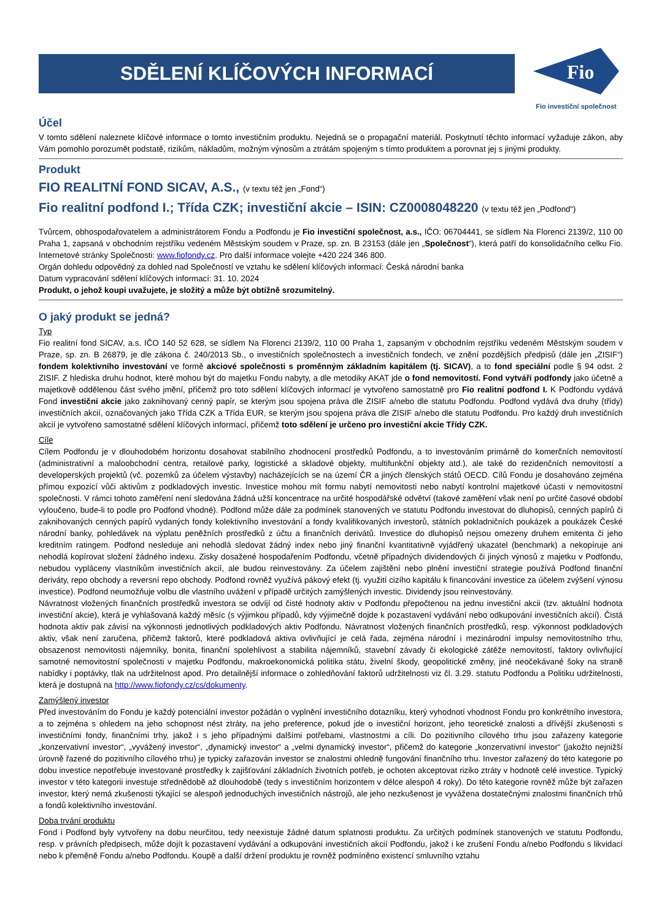SDĚLENÍ KLÍČOVÝCH INFORMACÍ
Fio
Fio investiční společnost
Účel
V tomto sdělení naleznete klíčové informace o tomto investičním produktu. Nejedná se o propagační materiál. Poskytnutí těchto informací vyžaduje zákon, aby Vám pomohlo porozumět podstatě, rizikům, nákladům, možným výnosům a ztrátám spojeným s tímto produktem a porovnat jej s jinými produkty.
Produkt
FIO REALITNÍ FOND SICAV, A.S., (v textu též jen „Fond“)
Fio realitní podfond I.; Třída CZK; investiční akcie – ISIN: CZ0008048220 (v textu též jen „Podfond“)
Tvůrcem, obhospodařovatelem a administrátorem Fondu a Podfondu je Fio investiční společnost, a.s., IČO: 06704441, se sídlem Na Florenci 2139/2, 110 00 Praha 1, zapsaná v obchodním rejstříku vedeném Městským soudem v Praze, sp. zn. B 23153 (dále jen „Společnost“), která patří do konsolidačního celku Fio. Internetové stránky Společnosti: www.fiofondy.cz. Pro další informace volejte +420 224 346 800.
Orgán dohledu odpovědný za dohled nad Společností ve vztahu ke sdělení klíčových informací: Česká národní banka
Datum vypracování sdělení klíčových informací: 31. 10. 2024
Produkt, o jehož koupi uvažujete, je složitý a může být obtížně srozumitelný.
O jaký produkt se jedná?
Typ
Fio realitní fond SICAV, a.s. IČO 140 52 628, se sídlem Na Florenci 2139/2, 110 00 Praha 1, zapsaným v obchodním rejstříku vedeném Městským soudem v Praze, sp. zn. B 26879, je dle zákona č. 240/2013 Sb., o investičních společnostech a investičních fondech, ve znění pozdějších předpisů (dále jen „ZISIF“) fondem kolektivního investování ve formě akciové společnosti s proměnným základním kapitálem (tj. SICAV), a to fond speciální podle § 94 odst. 2 ZISIF. Z hlediska druhu hodnot, které mohou být do majetku Fondu nabyty, a dle metodiky AKAT jde o fond nemovitostí. Fond vytváří podfondy jako účetně a majetkově oddělenou část svého jmění, přičemž pro toto sdělení klíčových informací je vytvořeno samostatně pro Fio realitní podfond I. K Podfondu vydává Fond investiční akcie jako zaknihovaný cenný papír, se kterým jsou spojena práva dle ZISIF a/nebo dle statutu Podfondu. Podfond vydává dva druhy (třídy) investičních akcií, označovaných jako Třída CZK a Třída EUR, se kterým jsou spojena práva dle ZISIF a/nebo dle statutu Podfondu. Pro každý druh investičních akcií je vytvořeno samostatné sdělení klíčových informací, přičemž toto sdělení je určeno pro investiční akcie Třídy CZK.
Cíle
Cílem Podfondu je v dlouhodobém horizontu dosahovat stabilního zhodnocení prostředků Podfondu, a to investováním primárně do komerčních nemovitostí (administrativní a maloobchodní centra, retailové parky, logistické a skladové objekty, multifunkční objekty atd.), ale také do rezidenčních nemovitostí a developerských projektů (vč. pozemků za účelem výstavby) nacházejících se na území ČR a jiných členských států OECD. Cílů Fondu je dosahováno zejména přímou expozicí vůči aktivům z podkladových investic. Investice mohou mít formu nabytí nemovitosti nebo nabytí kontrolní majetkové účasti v nemovitostní společnosti. V rámci tohoto zaměření není sledována žádná užší koncentrace na určité hospodářské odvětví (takové zaměření však není po určité časové období vyloučeno, bude-li to podle pro Podfond vhodné). Podfond může dále za podmínek stanovených ve statutu Podfondu investovat do dluhopisů, cenných papírů či zaknihovaných cenných papírů vydaných fondy kolektivního investování a fondy kvalifikovaných investorů, státních pokladničních poukázek a poukázek České národní banky, pohledávek na výplatu peněžních prostředků z účtu a finančních derivátů. Investice do dluhopisů nejsou omezeny druhem emitenta či jeho kreditním ratingem. Podfond nesleduje ani nehodlá sledovat žádný index nebo jiný finanční kvantitativně vyjádřený ukazatel (benchmark) a nekopíruje ani nehodlá kopírovat složení žádného indexu. Zisky dosažené hospodařením Podfondu, včetně případných dividendových či jiných výnosů z majetku v Podfondu, nebudou vypláceny vlastníkům investičních akcií, ale budou reinvestovány. Za účelem zajištění nebo plnění investiční strategie používá Podfond finanční deriváty, repo obchody a reversní repo obchody. Podfond rovněž využívá pákový efekt (tj. využití cizího kapitálu k financování investice za účelem zvýšení výnosu investice). Podfond neumožňuje volbu dle vlastního uvážení v případě určitých zamýšlených investic. Dividendy jsou reinvestovány.
Návratnost vložených finančních prostředků investora se odvíjí od čisté hodnoty aktiv v Podfondu přepočtenou na jednu investiční akcii (tzv. aktuální hodnota investiční akcie), která je vyhlašovaná každý měsíc (s výjimkou případů, kdy výjimečně dojde k pozastavení vydávání nebo odkupování investičních akcií). Čistá hodnota aktiv pak závisí na výkonnosti jednotlivých podkladových aktiv Podfondu. Návratnost vložených finančních prostředků, resp. výkonnost podkladových aktiv, však není zaručena, přičemž faktorů, které podkladová aktiva ovlivňující je celá řada, zejména národní i mezinárodní impulsy nemovitostního trhu, obsazenost nemovitosti nájemníky, bonita, finanční spolehlivost a stabilita nájemníků, stavební závady či ekologické zátěže nemovitostí, faktory ovlivňující samotné nemovitostní společnosti v majetku Podfondu, makroekonomická politika státu, živelní škody, geopolitické změny, jiné neočekávané šoky na straně nabídky i poptávky, tlak na udržitelnost apod. Pro detailnější informace o zohledňování faktorů udržitelnosti viz čl. 3.29. statutu Podfondu a Politiku udržitelnosti, která je dostupná na http://www.fiofondy.cz/cs/dokumenty.
Zamýšlený investor
Před investováním do Fondu je každý potenciální investor požádán o vyplnění investičního dotazníku, který vyhodnotí vhodnost Fondu pro konkrétního investora, a to zejména s ohledem na jeho schopnost nést ztráty, na jeho preference, pokud jde o investiční horizont, jeho teoretické znalosti a dřívější zkušenosti s investičními fondy, finančními trhy, jakož i s jeho případnými dalšími potřebami, vlastnostmi a cíli. Do pozitivního cílového trhu jsou zařazeny kategorie „konzervativní investor“, „vyvážený investor“, „dynamický investor“ a „velmi dynamický investor“, přičemž do kategorie „konzervativní investor“ (jakožto nejnižší úrovně řazené do pozitivního cílového trhu) je typicky zařazován investor se znalostmi ohledně fungování finančního trhu. Investor zařazený do této kategorie po dobu investice nepotřebuje investované prostředky k zajišťování základních životních potřeb, je ochoten akceptovat riziko ztráty v hodnotě celé investice. Typický investor v této kategorii investuje střednědobě až dlouhodobě (tedy s investičním horizontem v délce alespoň 4 roky). Do této kategorie rovněž může být zařazen investor, který nemá zkušenosti týkající se alespoň jednoduchých investičních nástrojů, ale jeho nezkušenost je vyvážena dostatečnými znalostmi finančních trhů a fondů kolektivního investování.
Doba trvání produktu
Fond i Podfond byly vytvořeny na dobu neurčitou, tedy neexistuje žádné datum splatnosti produktu. Za určitých podmínek stanovených ve statutu Podfondu, resp. v právních předpisech, může dojít k pozastavení vydávání a odkupování investičních akcií Podfondu, jakož i ke zrušení Fondu a/nebo Podfondu s likvidací nebo k přeměně Fondu a/nebo Podfondu. Koupě a další držení produktu je rovněž podmíněno existencí smluvního vztahu